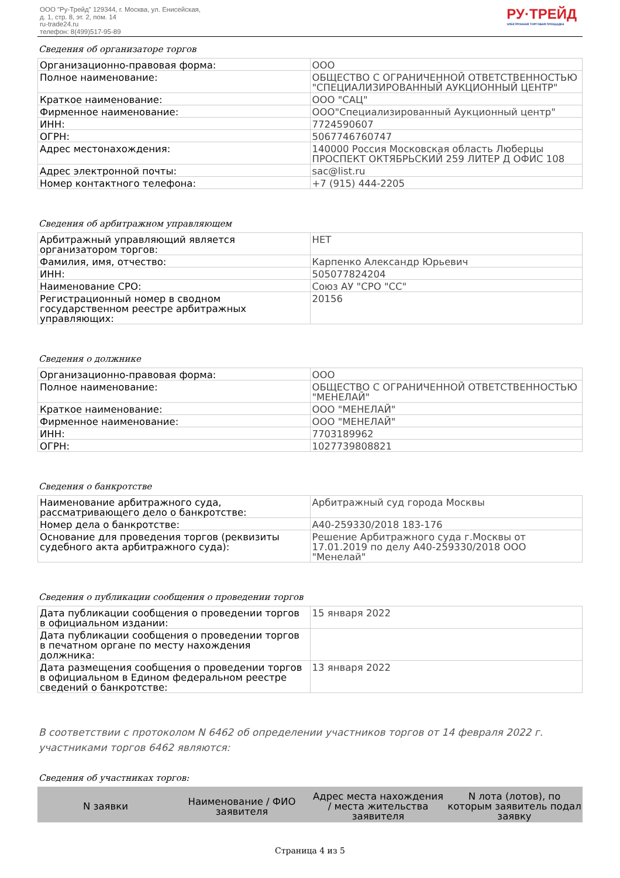ООО "Ру-Трейд" 129344, г. Москва, ул. Енисейская,
д. 1, стр. 8, эт. 2, пом. 14
ru-trade24.ru
телефон: 8(499)517-95-89
РУ·ТРЕЙД
ЭЛЕКТРОННАЯ ТОРГОВАЯ ПЛОЩАДКА
Сведения об организаторе торгов
| Организационно-правовая форма: | ООО |
| Полное наименование: | ОБЩЕСТВО С ОГРАНИЧЕННОЙ ОТВЕТСТВЕННОСТЬЮ "СПЕЦИАЛИЗИРОВАННЫЙ АУКЦИОННЫЙ ЦЕНТР" |
| Краткое наименование: | ООО "САЦ" |
| Фирменное наименование: | ООО"Специализированный Аукционный центр" |
| ИНН: | 7724590607 |
| ОГРН: | 5067746760747 |
| Адрес местонахождения: | 140000 Россия Московская область Люберцы ПРОСПЕКТ ОКТЯБРЬСКИЙ 259 ЛИТЕР Д ОФИС 108 |
| Адрес электронной почты: | sac@list.ru |
| Номер контактного телефона: | +7 (915) 444-2205 |
Сведения об арбитражном управляющем
| Арбитражный управляющий является организатором торгов: | НЕТ |
| Фамилия, имя, отчество: | Карпенко Александр Юрьевич |
| ИНН: | 505077824204 |
| Наименование СРО: | Союз АУ "СРО "СС" |
| Регистрационный номер в сводном государственном реестре арбитражных управляющих: | 20156 |
Сведения о должнике
| Организационно-правовая форма: | ООО |
| Полное наименование: | ОБЩЕСТВО С ОГРАНИЧЕННОЙ ОТВЕТСТВЕННОСТЬЮ "МЕНЕЛАЙ" |
| Краткое наименование: | ООО "МЕНЕЛАЙ" |
| Фирменное наименование: | ООО "МЕНЕЛАЙ" |
| ИНН: | 7703189962 |
| ОГРН: | 1027739808821 |
Сведения о банкротстве
| Наименование арбитражного суда, рассматривающего дело о банкротстве: | Арбитражный суд города Москвы |
| Номер дела о банкротстве: | А40-259330/2018 183-176 |
| Основание для проведения торгов (реквизиты судебного акта арбитражного суда): | Решение Арбитражного суда г.Москвы от 17.01.2019 по делу А40-259330/2018 ООО "Менелай" |
Сведения о публикации сообщения о проведении торгов
| Дата публикации сообщения о проведении торгов в официальном издании: | 15 января 2022 |
| Дата публикации сообщения о проведении торгов в печатном органе по месту нахождения должника: | |
| Дата размещения сообщения о проведении торгов в официальном в Едином федеральном реестре сведений о банкротстве: | 13 января 2022 |
В соответствии с протоколом N 6462 об определении участников торгов от 14 февраля 2022 г. участниками торгов 6462 являются:
Сведения об участниках торгов:
| N заявки | Наименование / ФИО заявителя | Адрес места нахождения / места жительства заявителя | N лота (лотов), по которым заявитель подал заявку |
| --- | --- | --- | --- |
Страница 4 из 5